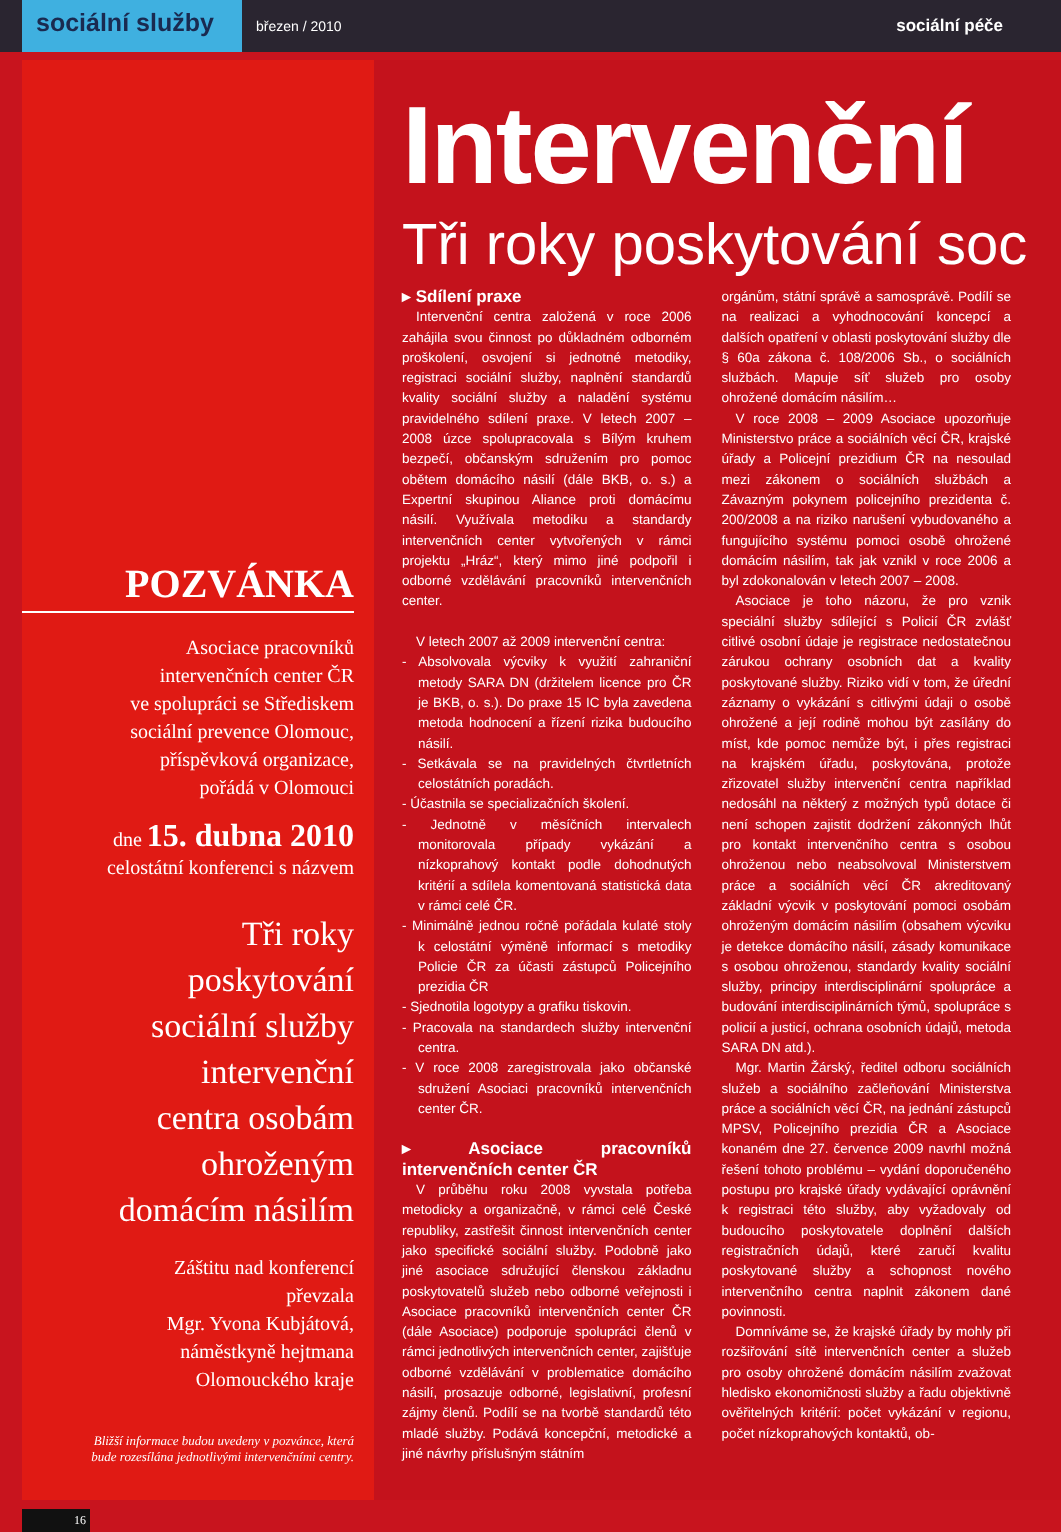sociální služby
březen / 2010
sociální péče
POZVÁNKA
Asociace pracovníků
intervenčních center ČR
ve spolupráci se Střediskem
sociální prevence Olomouc,
příspěvková organizace,
pořádá v Olomouci
dne 15. dubna 2010
celostátní konferenci s názvem
Tři roky
poskytování
sociální služby
intervenční
centra osobám
ohroženým
domácím násilím
Záštitu nad konferencí
převzala
Mgr. Yvona Kubjátová,
náměstkyně hejtmana
Olomouckého kraje
Bližší informace budou uvedeny v pozvánce, která
bude rozesílána jednotlivými intervenčními centry.
16
Intervenční
Tři roky poskytování soc
▸ Sdílení praxe
Intervenční centra založená v roce 2006 zahájila svou činnost po důkladném odborném proškolení, osvojení si jednotné metodiky, registraci sociální služby, naplnění standardů kvality sociální služby a naladění systému pravidelného sdílení praxe. V letech 2007 – 2008 úzce spolupracovala s Bílým kruhem bezpečí, občanským sdružením pro pomoc obětem domácího násilí (dále BKB, o. s.) a Expertní skupinou Aliance proti domácímu násilí. Využívala metodiku a standardy intervenčních center vytvořených v rámci projektu „Hráz“, který mimo jiné podpořil i odborné vzdělávání pracovníků intervenčních center.
V letech 2007 až 2009 intervenční centra:
- Absolvovala výcviky k využití zahraniční metody SARA DN (držitelem licence pro ČR je BKB, o. s.). Do praxe 15 IC byla zavedena metoda hodnocení a řízení rizika budoucího násilí.
- Setkávala se na pravidelných čtvrtletních celostátních poradách.
- Účastnila se specializačních školení.
- Jednotně v měsíčních intervalech monitorovala případy vykázání a nízkoprahový kontakt podle dohodnutých kritérií a sdílela komentovaná statistická data v rámci celé ČR.
- Minimálně jednou ročně pořádala kulaté stoly k celostátní výměně informací s metodiky Policie ČR za účasti zástupců Policejního prezidia ČR
- Sjednotila logotypy a grafiku tiskovin.
- Pracovala na standardech služby intervenční centra.
- V roce 2008 zaregistrovala jako občanské sdružení Asociaci pracovníků intervenčních center ČR.
▸ Asociace pracovníků intervenčních center ČR
V průběhu roku 2008 vyvstala potřeba metodicky a organizačně, v rámci celé České republiky, zastřešit činnost intervenčních center jako specifické sociální služby. Podobně jako jiné asociace sdružující členskou základnu poskytovatelů služeb nebo odborné veřejnosti i Asociace pracovníků intervenčních center ČR (dále Asociace) podporuje spolupráci členů v rámci jednotlivých intervenčních center, zajišťuje odborné vzdělávání v problematice domácího násilí, prosazuje odborné, legislativní, profesní zájmy členů. Podílí se na tvorbě standardů této mladé služby. Podává koncepční, metodické a jiné návrhy příslušným státním
orgánům, státní správě a samosprávě. Podílí se na realizaci a vyhodnocování koncepcí a dalších opatření v oblasti poskytování služby dle § 60a zákona č. 108/2006 Sb., o sociálních službách. Mapuje síť služeb pro osoby ohrožené domácím násilím…
V roce 2008 – 2009 Asociace upozorňuje Ministerstvo práce a sociálních věcí ČR, krajské úřady a Policejní prezidium ČR na nesoulad mezi zákonem o sociálních službách a Závazným pokynem policejního prezidenta č. 200/2008 a na riziko narušení vybudovaného a fungujícího systému pomoci osobě ohrožené domácím násilím, tak jak vznikl v roce 2006 a byl zdokonalován v letech 2007 – 2008.
Asociace je toho názoru, že pro vznik speciální služby sdílející s Policií ČR zvlášť citlivé osobní údaje je registrace nedostatečnou zárukou ochrany osobních dat a kvality poskytované služby. Riziko vidí v tom, že úřední záznamy o vykázání s citlivými údaji o osobě ohrožené a její rodině mohou být zasílány do míst, kde pomoc nemůže být, i přes registraci na krajském úřadu, poskytována, protože zřizovatel služby intervenční centra například nedosáhl na některý z možných typů dotace či není schopen zajistit dodržení zákonných lhůt pro kontakt intervenčního centra s osobou ohroženou nebo neabsolvoval Ministerstvem práce a sociálních věcí ČR akreditovaný základní výcvik v poskytování pomoci osobám ohroženým domácím násilím (obsahem výcviku je detekce domácího násilí, zásady komunikace s osobou ohroženou, standardy kvality sociální služby, principy interdisciplinární spolupráce a budování interdisciplinárních týmů, spolupráce s policií a justicí, ochrana osobních údajů, metoda SARA DN atd.).
Mgr. Martin Žárský, ředitel odboru sociálních služeb a sociálního začleňování Ministerstva práce a sociálních věcí ČR, na jednání zástupců MPSV, Policejního prezidia ČR a Asociace konaném dne 27. července 2009 navrhl možná řešení tohoto problému – vydání doporučeného postupu pro krajské úřady vydávající oprávnění k registraci této služby, aby vyžadovaly od budoucího poskytovatele doplnění dalších registračních údajů, které zaručí kvalitu poskytované služby a schopnost nového intervenčního centra naplnit zákonem dané povinnosti.
Domníváme se, že krajské úřady by mohly při rozšiřování sítě intervenčních center a služeb pro osoby ohrožené domácím násilím zvažovat hledisko ekonomičnosti služby a řadu objektivně ověřitelných kritérií: počet vykázání v regionu, počet nízkoprahových kontaktů, ob-